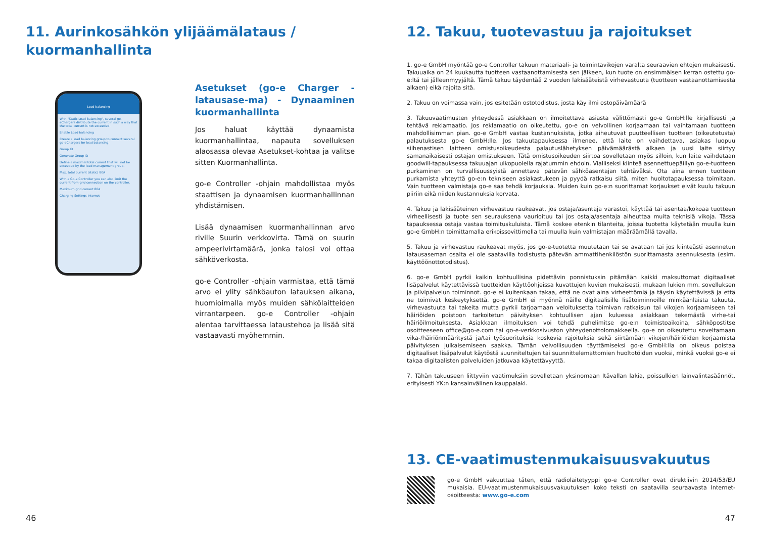11. Aurinkosähkön ylijäämälataus /
kuormanhallinta
Load balancing
With "Static Load Balancing", several go-eChargers distribute the current in such a way that the total current is not exceeded.
Enable Load balancing
Create a load balancing group to connect several go-eChargers for load balancing.
Group ID
Generate Group ID
Define a maximal total current that will not be exceeded by the load management group.
Max. total current (static) 80A
With a Go-e Controller you can also limit the current from grid connection on the controller.
Maximum grid current 80A
Charging Settings Internet
Asetukset (go-e Charger -latausase-ma) - Dynaaminen kuormanhallinta
Jos haluat käyttää dynaamista kuormanhallintaa, napauta sovelluksen alaosassa olevaa Asetukset-kohtaa ja valitse sitten Kuormanhallinta.
go-e Controller -ohjain mahdollistaa myös staattisen ja dynaamisen kuormanhallinnan yhdistämisen.
Lisää dynaamisen kuormanhallinnan arvo riville Suurin verkkovirta. Tämä on suurin ampeerivirtamäärä, jonka talosi voi ottaa sähköverkosta.
go-e Controller -ohjain varmistaa, että tämä arvo ei ylity sähköauton latauksen aikana, huomioimalla myös muiden sähkölaitteiden virrantarpeen. go-e Controller -ohjain alentaa tarvittaessa lataustehoa ja lisää sitä vastaavasti myöhemmin.
46
12. Takuu, tuotevastuu ja rajoitukset
1. go-e GmbH myöntää go-e Controller takuun materiaali- ja toimintavikojen varalta seuraavien ehtojen mukaisesti. Takuuaika on 24 kuukautta tuotteen vastaanottamisesta sen jälkeen, kun tuote on ensimmäisen kerran ostettu go-e:ltä tai jälleenmyyjältä. Tämä takuu täydentää 2 vuoden lakisääteistä virhevastuuta (tuotteen vastaanottamisesta alkaen) eikä rajoita sitä.
2. Takuu on voimassa vain, jos esitetään ostotodistus, josta käy ilmi ostopäivämäärä
3. Takuuvaatimusten yhteydessä asiakkaan on ilmoitettava asiasta välittömästi go-e GmbH:lle kirjallisesti ja tehtävä reklamaatio. Jos reklamaatio on oikeutettu, go-e on velvollinen korjaamaan tai vaihtamaan tuotteen mahdollisimman pian. go-e GmbH vastaa kustannuksista, jotka aiheutuvat puutteellisen tuotteen (oikeutetusta) palautuksesta go-e GmbH:lle. Jos takuutapauksessa ilmenee, että laite on vaihdettava, asiakas luopuu siihenastisen laitteen omistusoikeudesta palautuslähetyksen päivämäärästä alkaen ja uusi laite siirtyy samanaikaisesti ostajan omistukseen. Tätä omistusoikeuden siirtoa sovelletaan myös silloin, kun laite vaihdetaan goodwill-tapauksessa takuuajan ulkopuolella rajatummin ehdoin. Vialliseksi kiinteä asennettuepäillyn go-e-tuotteen purkaminen on turvallisuussyistä annettava pätevän sähköasentajan tehtäväksi. Ota aina ennen tuotteen purkamista yhteyttä go-e:n tekniseen asiakastukeen ja pyydä ratkaisu siitä, miten huoltotapauksessa toimitaan. Vain tuotteen valmistaja go-e saa tehdä korjauksia. Muiden kuin go-e:n suorittamat korjaukset eivät kuulu takuun piiriin eikä niiden kustannuksia korvata.
4. Takuu ja lakisääteinen virhevastuu raukeavat, jos ostaja/asentaja varastoi, käyttää tai asentaa/kokoaa tuotteen virheellisesti ja tuote sen seurauksena vaurioituu tai jos ostaja/asentaja aiheuttaa muita teknisiä vikoja. Tässä tapauksessa ostaja vastaa toimituskuluista. Tämä koskee etenkin tilanteita, joissa tuotetta käytetään muulla kuin go-e GmbH:n toimittamalla erikoissovittimella tai muulla kuin valmistajan määräämällä tavalla.
5. Takuu ja virhevastuu raukeavat myös, jos go-e-tuotetta muutetaan tai se avataan tai jos kiinteästi asennetun latausaseman osalta ei ole saatavilla todistusta pätevän ammattihenkilöstön suorittamasta asennuksesta (esim. käyttöönottotodistus).
6. go-e GmbH pyrkii kaikin kohtuullisina pidettävin ponnistuksin pitämään kaikki maksuttomat digitaaliset lisäpalvelut käytettävissä tuotteiden käyttöohjeissa kuvattujen kuvien mukaisesti, mukaan lukien mm. sovelluksen ja pilvipalvelun toiminnot. go-e ei kuitenkaan takaa, että ne ovat aina virheettömiä ja täysin käytettävissä ja että ne toimivat keskeytyksettä. go-e GmbH ei myönnä näille digitaalisille lisätoiminnoille minkäänlaista takuuta, virhevastuuta tai takeita mutta pyrkii tarjoamaan veloituksetta toimivan ratkaisun tai vikojen korjaamiseen tai häiriöiden poistoon tarkoitetun päivityksen kohtuullisen ajan kuluessa asiakkaan tekemästä virhe-tai häiriöilmoituksesta. Asiakkaan ilmoituksen voi tehdä puhelimitse go-e:n toimistoaikoina, sähköpostitse osoitteeseen office@go-e.com tai go-e-verkkosivuston yhteydenottolomakkeella. go-e on oikeutettu soveltamaan vika-/häiriönmääritystä ja/tai työsuorituksia koskevia rajoituksia sekä siirtämään vikojen/häiriöiden korjaamista päivityksen julkaisemiseen saakka. Tämän velvollisuuden täyttämiseksi go-e GmbH:lla on oikeus poistaa digitaaliset lisäpalvelut käytöstä suunniteltujen tai suunnittelemattomien huoltotöiden vuoksi, minkä vuoksi go-e ei takaa digitaalisten palveluiden jatkuvaa käytettävyyttä.
7. Tähän takuuseen liittyviin vaatimuksiin sovelletaan yksinomaan Itävallan lakia, poissulkien lainvalintasäännöt, erityisesti YK:n kansainvälinen kauppalaki.
13. CE-vaatimustenmukaisuusvakuutus
go-e GmbH vakuuttaa täten, että radiolaitetyyppi go-e Controller ovat direktiivin 2014/53/EU mukaisia. EU-vaatimustenmukaisuusvakuutuksen koko teksti on saatavilla seuraavasta Internet-osoitteesta: www.go-e.com
47